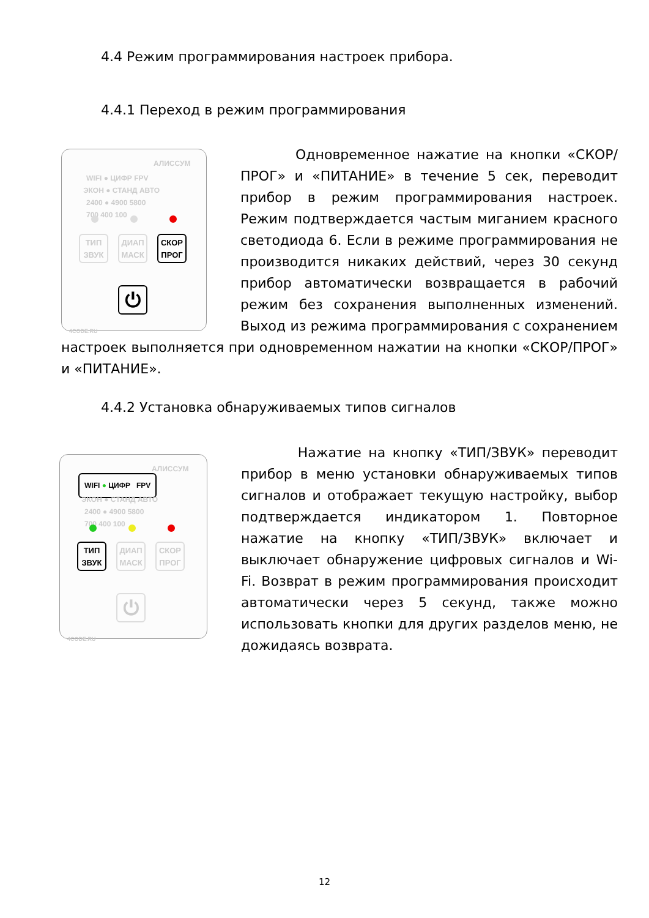4.4 Режим программирования настроек прибора.
4.4.1 Переход в режим программирования
АЛИССУМ
WIFI ● ЦИФР FPV
ЭКОН ● СТАНД АВТО
2400 ● 4900 5800
700 400 100
ТИП
ЗВУК
ДИАП
МАСК
СКОР
ПРОГ
⏻
4CODE.RU
Одновременное нажатие на кнопки «СКОР/ПРОГ» и «ПИТАНИЕ» в течение 5 сек, переводит прибор в режим программирования настроек. Режим подтверждается частым миганием красного светодиода 6. Если в режиме программирования не производится никаких действий, через 30 секунд прибор автоматически возвращается в рабочий режим без сохранения выполненных изменений. Выход из режима программирования с сохранением настроек выполняется при одновременном нажатии на кнопки «СКОР/ПРОГ» и «ПИТАНИЕ».
4.4.2 Установка обнаруживаемых типов сигналов
АЛИССУМ
WIFI ● ЦИФР FPV
ЭКОН ● СТАНД АВТО
2400 ● 4900 5800
700 400 100
ТИП
ЗВУК
ДИАП
МАСК
СКОР
ПРОГ
⏻
4CODE.RU
Нажатие на кнопку «ТИП/ЗВУК» переводит прибор в меню установки обнаруживаемых типов сигналов и отображает текущую настройку, выбор подтверждается индикатором 1. Повторное нажатие на кнопку «ТИП/ЗВУК» включает и выключает обнаружение цифровых сигналов и Wi-Fi. Возврат в режим программирования происходит автоматически через 5 секунд, также можно использовать кнопки для других разделов меню, не дожидаясь возврата.
12